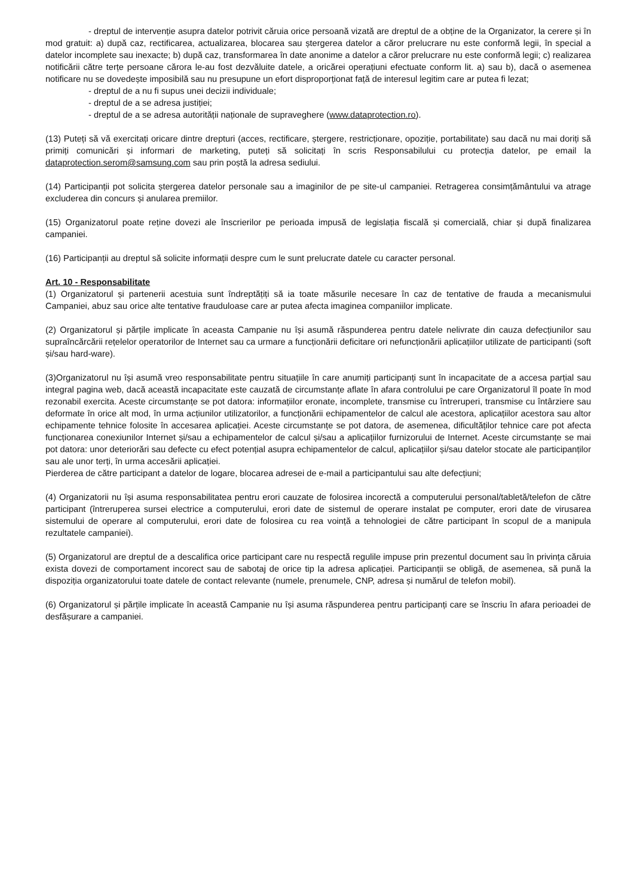- dreptul de intervenție asupra datelor potrivit căruia orice persoană vizată are dreptul de a obține de la Organizator, la cerere și în mod gratuit: a) după caz, rectificarea, actualizarea, blocarea sau ștergerea datelor a căror prelucrare nu este conformă legii, în special a datelor incomplete sau inexacte; b) după caz, transformarea în date anonime a datelor a căror prelucrare nu este conformă legii; c) realizarea notificării către terțe persoane cărora le-au fost dezvăluite datele, a oricărei operațiuni efectuate conform lit. a) sau b), dacă o asemenea notificare nu se dovedește imposibilă sau nu presupune un efort disproporționat față de interesul legitim care ar putea fi lezat;
- dreptul de a nu fi supus unei decizii individuale;
- dreptul de a se adresa justiției;
- dreptul de a se adresa autorității naționale de supraveghere (www.dataprotection.ro).
(13) Puteți să vă exercitați oricare dintre drepturi (acces, rectificare, ștergere, restricționare, opoziție, portabilitate) sau dacă nu mai doriți să primiți comunicări și informari de marketing, puteți să solicitați în scris Responsabilului cu protecția datelor, pe email la dataprotection.serom@samsung.com sau prin poștă la adresa sediului.
(14) Participanții pot solicita ștergerea datelor personale sau a imaginilor de pe site-ul campaniei. Retragerea consimțământului va atrage excluderea din concurs și anularea premiilor.
(15) Organizatorul poate reține dovezi ale înscrierilor pe perioada impusă de legislația fiscală și comercială, chiar și după finalizarea campaniei.
(16) Participanții au dreptul să solicite informații despre cum le sunt prelucrate datele cu caracter personal.
Art. 10 - Responsabilitate
(1) Organizatorul și partenerii acestuia sunt îndreptățiți să ia toate măsurile necesare în caz de tentative de frauda a mecanismului Campaniei, abuz sau orice alte tentative frauduloase care ar putea afecta imaginea companiilor implicate.
(2) Organizatorul și părțile implicate în aceasta Campanie nu își asumă răspunderea pentru datele nelivrate din cauza defecțiunilor sau supraîncărcării rețelelor operatorilor de Internet sau ca urmare a funcționării deficitare ori nefuncționării aplicațiilor utilizate de participanti (soft și/sau hard-ware).
(3)Organizatorul nu își asumă vreo responsabilitate pentru situațiile în care anumiți participanți sunt în incapacitate de a accesa parțial sau integral pagina web, dacă această incapacitate este cauzată de circumstanțe aflate în afara controlului pe care Organizatorul îl poate în mod rezonabil exercita. Aceste circumstanțe se pot datora: informațiilor eronate, incomplete, transmise cu întreruperi, transmise cu întârziere sau deformate în orice alt mod, în urma acțiunilor utilizatorilor, a funcționării echipamentelor de calcul ale acestora, aplicațiilor acestora sau altor echipamente tehnice folosite în accesarea aplicației. Aceste circumstanțe se pot datora, de asemenea, dificultăților tehnice care pot afecta funcționarea conexiunilor Internet și/sau a echipamentelor de calcul și/sau a aplicațiilor furnizorului de Internet. Aceste circumstanțe se mai pot datora: unor deteriorări sau defecte cu efect potențial asupra echipamentelor de calcul, aplicațiilor și/sau datelor stocate ale participanților sau ale unor terți, în urma accesării aplicației.
Pierderea de către participant a datelor de logare, blocarea adresei de e-mail a participantului sau alte defecțiuni;
(4) Organizatorii nu își asuma responsabilitatea pentru erori cauzate de folosirea incorectă a computerului personal/tabletă/telefon de către participant (întreruperea sursei electrice a computerului, erori date de sistemul de operare instalat pe computer, erori date de virusarea sistemului de operare al computerului, erori date de folosirea cu rea voință a tehnologiei de către participant în scopul de a manipula rezultatele campaniei).
(5) Organizatorul are dreptul de a descalifica orice participant care nu respectă regulile impuse prin prezentul document sau în privința căruia exista dovezi de comportament incorect sau de sabotaj de orice tip la adresa aplicației. Participanții se obligă, de asemenea, să pună la dispoziția organizatorului toate datele de contact relevante (numele, prenumele, CNP, adresa și numărul de telefon mobil).
(6) Organizatorul și părțile implicate în această Campanie nu își asuma răspunderea pentru participanți care se înscriu în afara perioadei de desfășurare a campaniei.